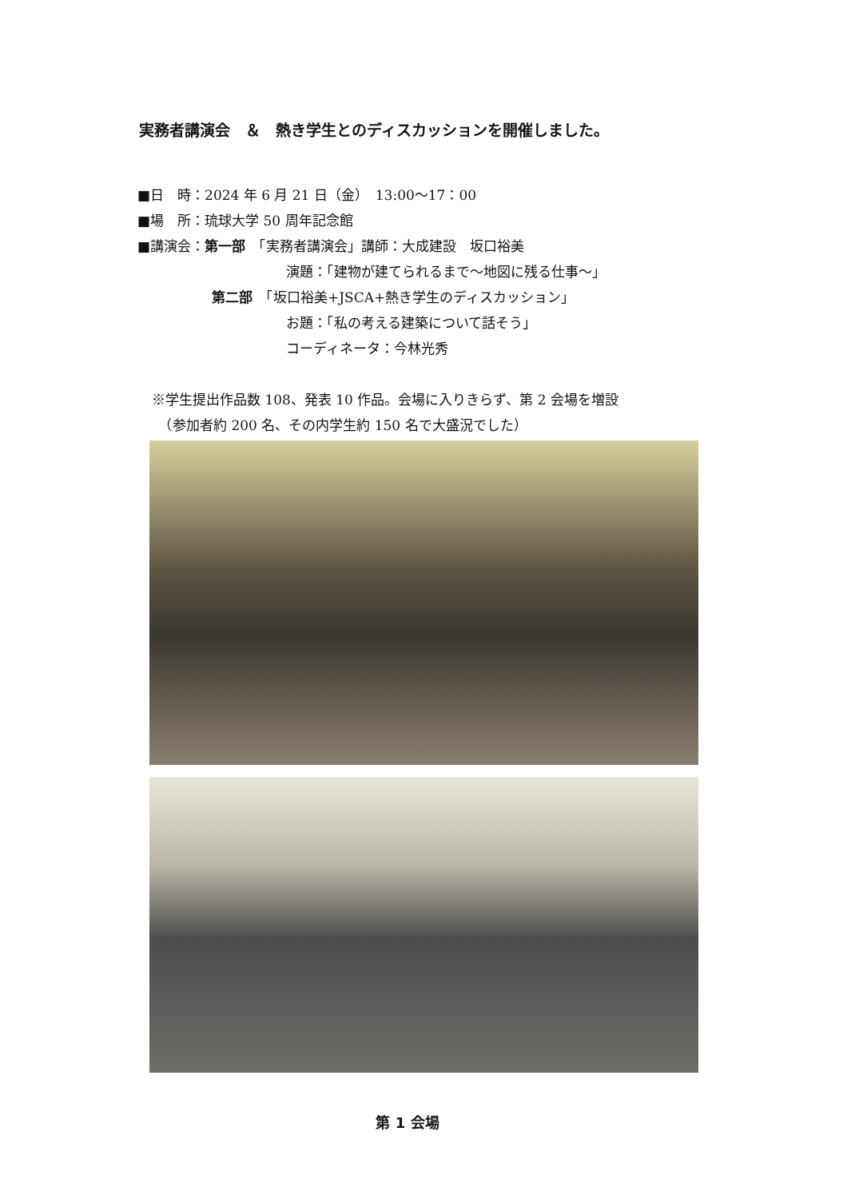実務者講演会　＆　熱き学生とのディスカッションを開催しました。
■日　時：2024 年 6 月 21 日（金）　13:00～17：00
■場　所：琉球大学 50 周年記念館
■講演会：第一部　「実務者講演会」講師：大成建設　坂口裕美
演題：「建物が建てられるまで～地図に残る仕事～」
第二部　「坂口裕美+JSCA+熱き学生のディスカッション」
お題：「私の考える建築について話そう」
コーディネータ：今林光秀
※学生提出作品数 108、発表 10 作品。会場に入りきらず、第 2 会場を増設
　（参加者約 200 名、その内学生約 150 名で大盛況でした）
第 1 会場